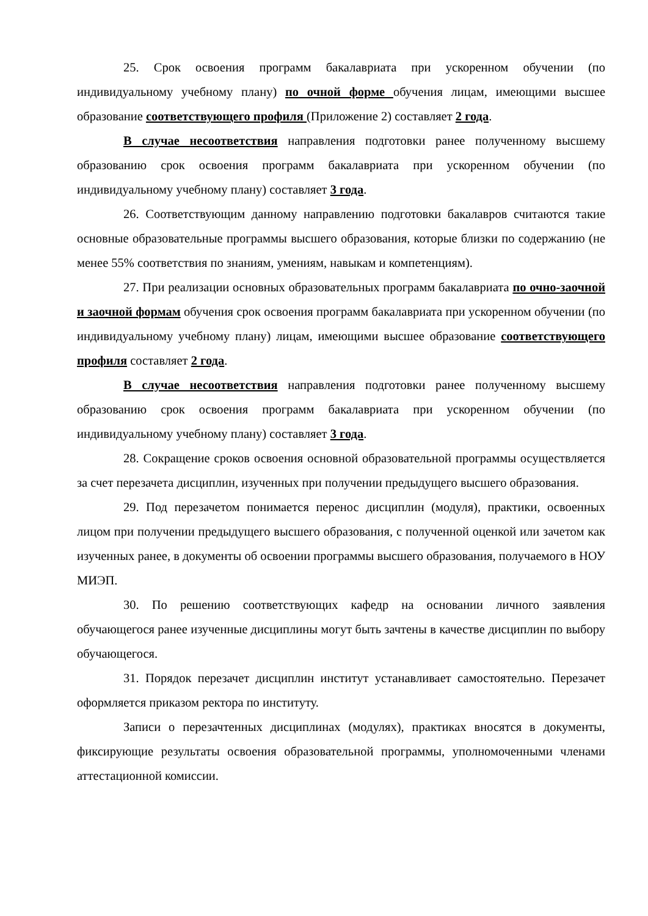25. Срок освоения программ бакалавриата при ускоренном обучении (по индивидуальному учебному плану) по очной форме обучения лицам, имеющими высшее образование соответствующего профиля (Приложение 2) составляет 2 года.
В случае несоответствия направления подготовки ранее полученному высшему образованию срок освоения программ бакалавриата при ускоренном обучении (по индивидуальному учебному плану) составляет 3 года.
26. Соответствующим данному направлению подготовки бакалавров считаются такие основные образовательные программы высшего образования, которые близки по содержанию (не менее 55% соответствия по знаниям, умениям, навыкам и компетенциям).
27. При реализации основных образовательных программ бакалавриата по очно-заочной и заочной формам обучения срок освоения программ бакалавриата при ускоренном обучении (по индивидуальному учебному плану) лицам, имеющими высшее образование соответствующего профиля составляет 2 года.
В случае несоответствия направления подготовки ранее полученному высшему образованию срок освоения программ бакалавриата при ускоренном обучении (по индивидуальному учебному плану) составляет 3 года.
28. Сокращение сроков освоения основной образовательной программы осуществляется за счет перезачета дисциплин, изученных при получении предыдущего высшего образования.
29. Под перезачетом понимается перенос дисциплин (модуля), практики, освоенных лицом при получении предыдущего высшего образования, с полученной оценкой или зачетом как изученных ранее, в документы об освоении программы высшего образования, получаемого в НОУ МИЭП.
30. По решению соответствующих кафедр на основании личного заявления обучающегося ранее изученные дисциплины могут быть зачтены в качестве дисциплин по выбору обучающегося.
31. Порядок перезачет дисциплин институт устанавливает самостоятельно. Перезачет оформляется приказом ректора по институту.
Записи о перезачтенных дисциплинах (модулях), практиках вносятся в документы, фиксирующие результаты освоения образовательной программы, уполномоченными членами аттестационной комиссии.